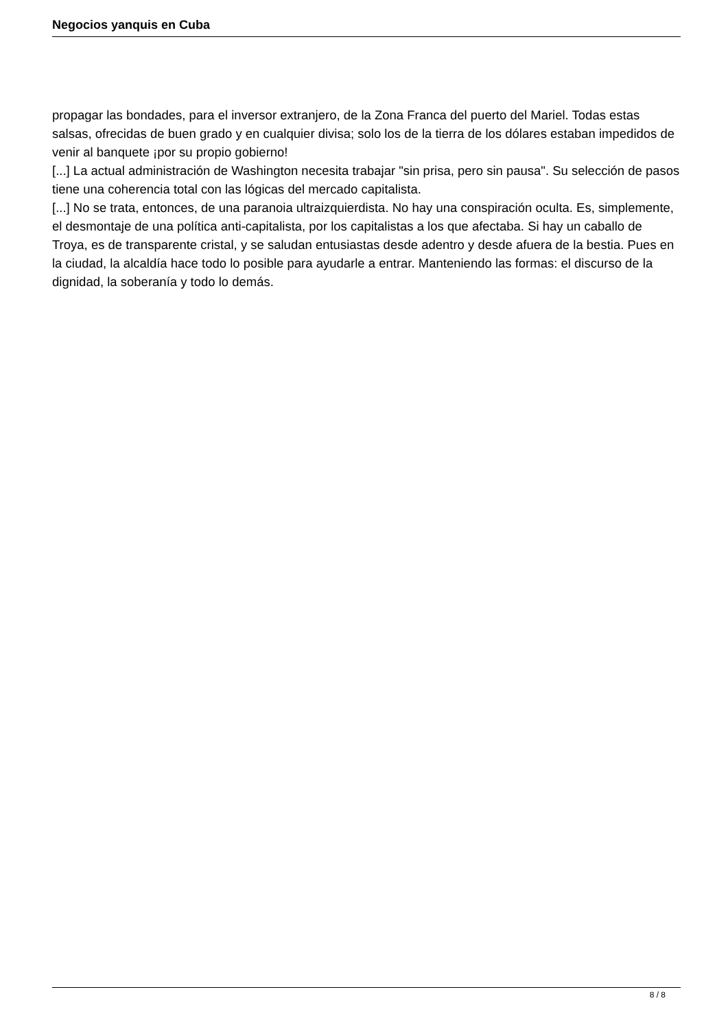Negocios yanquis en Cuba
propagar las bondades, para el inversor extranjero, de la Zona Franca del puerto del Mariel. Todas estas salsas, ofrecidas de buen grado y en cualquier divisa; solo los de la tierra de los dólares estaban impedidos de venir al banquete ¡por su propio gobierno!
[...] La actual administración de Washington necesita trabajar "sin prisa, pero sin pausa". Su selección de pasos tiene una coherencia total con las lógicas del mercado capitalista.
[...] No se trata, entonces, de una paranoia ultraizquierdista. No hay una conspiración oculta. Es, simplemente, el desmontaje de una política anti-capitalista, por los capitalistas a los que afectaba. Si hay un caballo de Troya, es de transparente cristal, y se saludan entusiastas desde adentro y desde afuera de la bestia. Pues en la ciudad, la alcaldía hace todo lo posible para ayudarle a entrar. Manteniendo las formas: el discurso de la dignidad, la soberanía y todo lo demás.
8 / 8